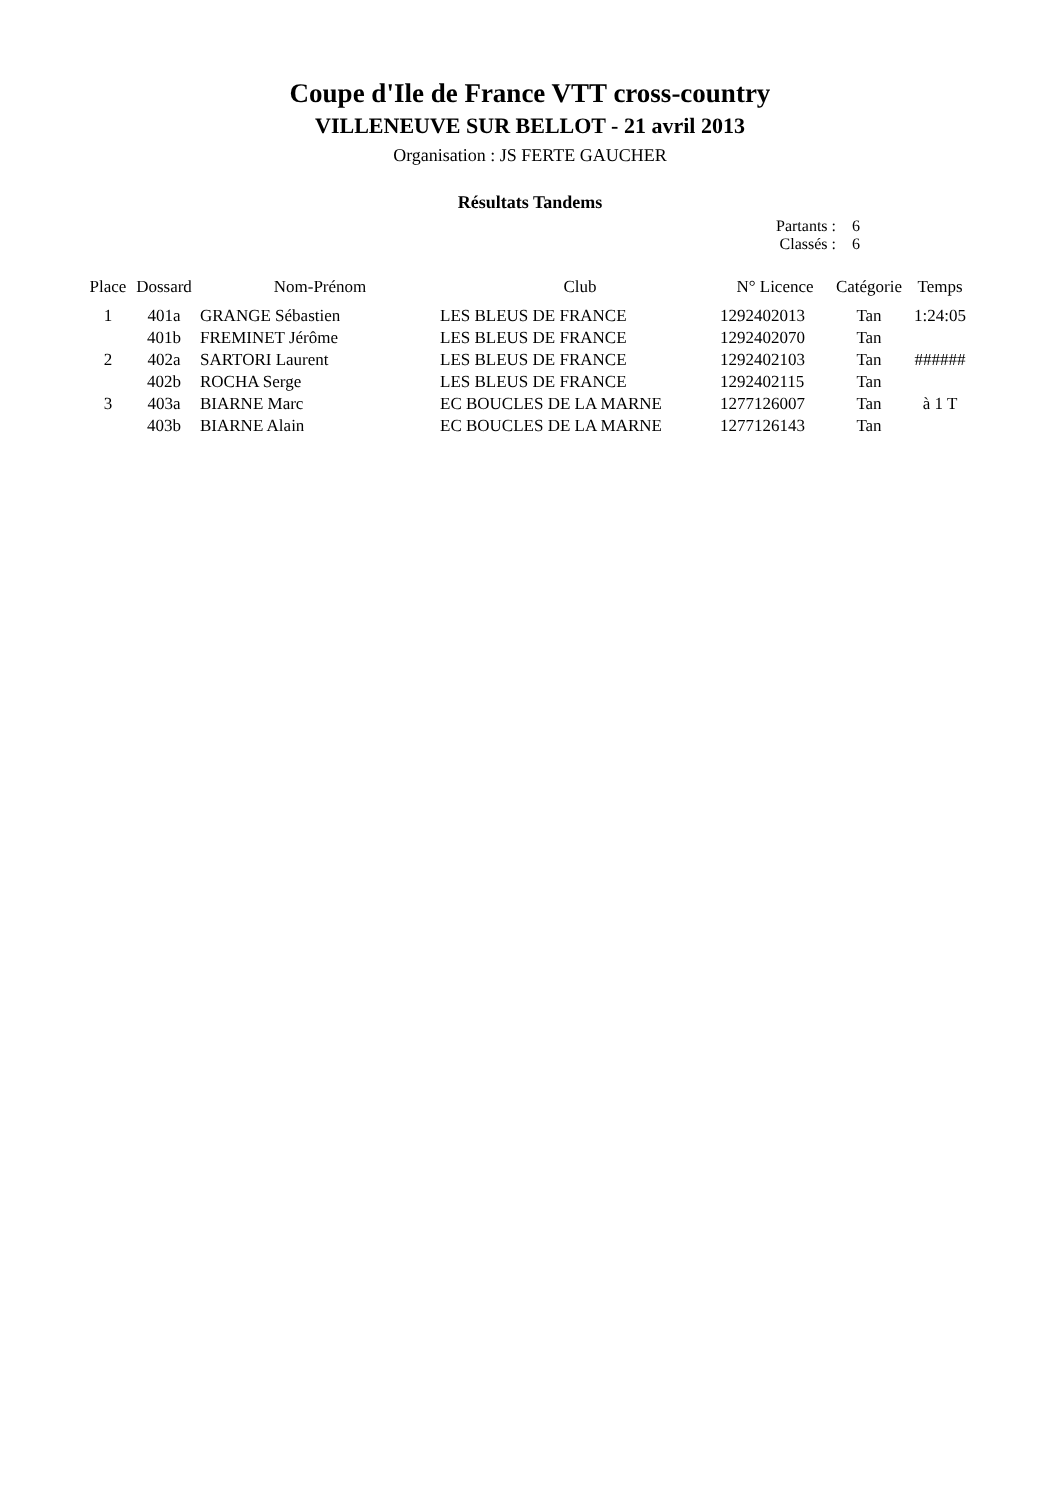Coupe d'Ile de France VTT cross-country
VILLENEUVE SUR BELLOT - 21 avril 2013
Organisation : JS FERTE GAUCHER
Résultats Tandems
Partants : 6
Classés : 6
| Place | Dossard | Nom-Prénom | Club | N° Licence | Catégorie | Temps |
| --- | --- | --- | --- | --- | --- | --- |
| 1 | 401a | GRANGE Sébastien | LES BLEUS DE FRANCE | 1292402013 | Tan | 1:24:05 |
| | 401b | FREMINET Jérôme | LES BLEUS DE FRANCE | 1292402070 | Tan | |
| 2 | 402a | SARTORI Laurent | LES BLEUS DE FRANCE | 1292402103 | Tan | ###### |
| | 402b | ROCHA Serge | LES BLEUS DE FRANCE | 1292402115 | Tan | |
| 3 | 403a | BIARNE Marc | EC BOUCLES DE LA MARNE | 1277126007 | Tan | à 1 T |
| | 403b | BIARNE Alain | EC BOUCLES DE LA MARNE | 1277126143 | Tan | |